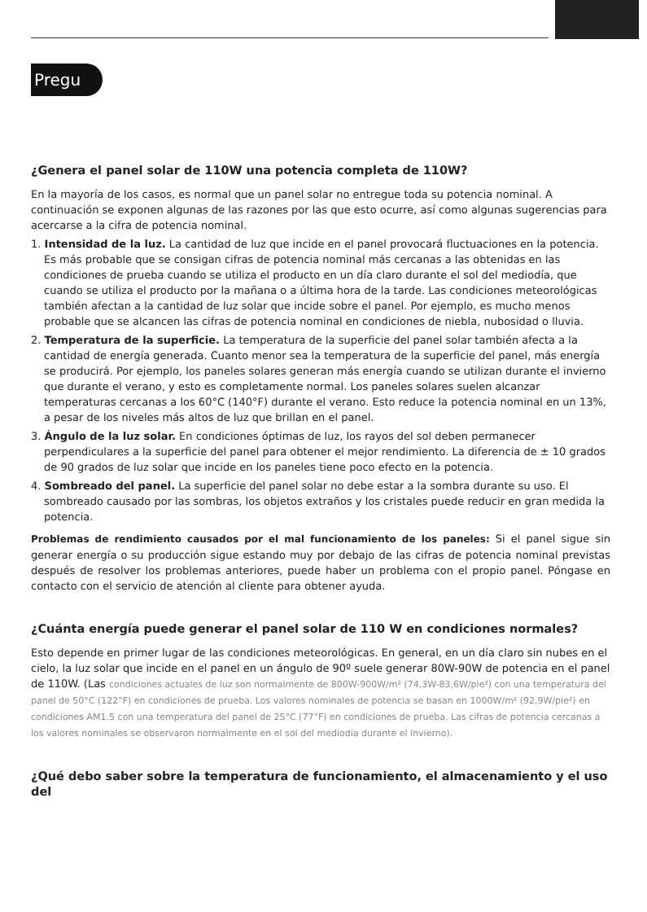Pregu
¿Genera el panel solar de 110W una potencia completa de 110W?
En la mayoría de los casos, es normal que un panel solar no entregue toda su potencia nominal. A continuación se exponen algunas de las razones por las que esto ocurre, así como algunas sugerencias para acercarse a la cifra de potencia nominal.
1. Intensidad de la luz. La cantidad de luz que incide en el panel provocará fluctuaciones en la potencia. Es más probable que se consigan cifras de potencia nominal más cercanas a las obtenidas en las condiciones de prueba cuando se utiliza el producto en un día claro durante el sol del mediodía, que cuando se utiliza el producto por la mañana o a última hora de la tarde. Las condiciones meteorológicas también afectan a la cantidad de luz solar que incide sobre el panel. Por ejemplo, es mucho menos probable que se alcancen las cifras de potencia nominal en condiciones de niebla, nubosidad o lluvia.
2. Temperatura de la superficie. La temperatura de la superficie del panel solar también afecta a la cantidad de energía generada. Cuanto menor sea la temperatura de la superficie del panel, más energía se producirá. Por ejemplo, los paneles solares generan más energía cuando se utilizan durante el invierno que durante el verano, y esto es completamente normal. Los paneles solares suelen alcanzar temperaturas cercanas a los 60°C (140°F) durante el verano. Esto reduce la potencia nominal en un 13%, a pesar de los niveles más altos de luz que brillan en el panel.
3. Ángulo de la luz solar. En condiciones óptimas de luz, los rayos del sol deben permanecer perpendiculares a la superficie del panel para obtener el mejor rendimiento. La diferencia de ± 10 grados de 90 grados de luz solar que incide en los paneles tiene poco efecto en la potencia.
4. Sombreado del panel. La superficie del panel solar no debe estar a la sombra durante su uso. El sombreado causado por las sombras, los objetos extraños y los cristales puede reducir en gran medida la potencia.
Problemas de rendimiento causados por el mal funcionamiento de los paneles: Si el panel sigue sin generar energía o su producción sigue estando muy por debajo de las cifras de potencia nominal previstas después de resolver los problemas anteriores, puede haber un problema con el propio panel. Póngase en contacto con el servicio de atención al cliente para obtener ayuda.
¿Cuánta energía puede generar el panel solar de 110 W en condiciones normales?
Esto depende en primer lugar de las condiciones meteorológicas. En general, en un día claro sin nubes en el cielo, la luz solar que incide en el panel en un ángulo de 90º suele generar 80W-90W de potencia en el panel de 110W. (Las condiciones actuales de luz son normalmente de 800W-900W/m² (74,3W-83,6W/pie²) con una temperatura del panel de 50°C (122°F) en condiciones de prueba. Los valores nominales de potencia se basan en 1000W/m² (92,9W/pie²) en condiciones AM1.5 con una temperatura del panel de 25°C (77°F) en condiciones de prueba. Las cifras de potencia cercanas a los valores nominales se observaron normalmente en el sol del mediodía durante el invierno).
¿Qué debo saber sobre la temperatura de funcionamiento, el almacenamiento y el uso del